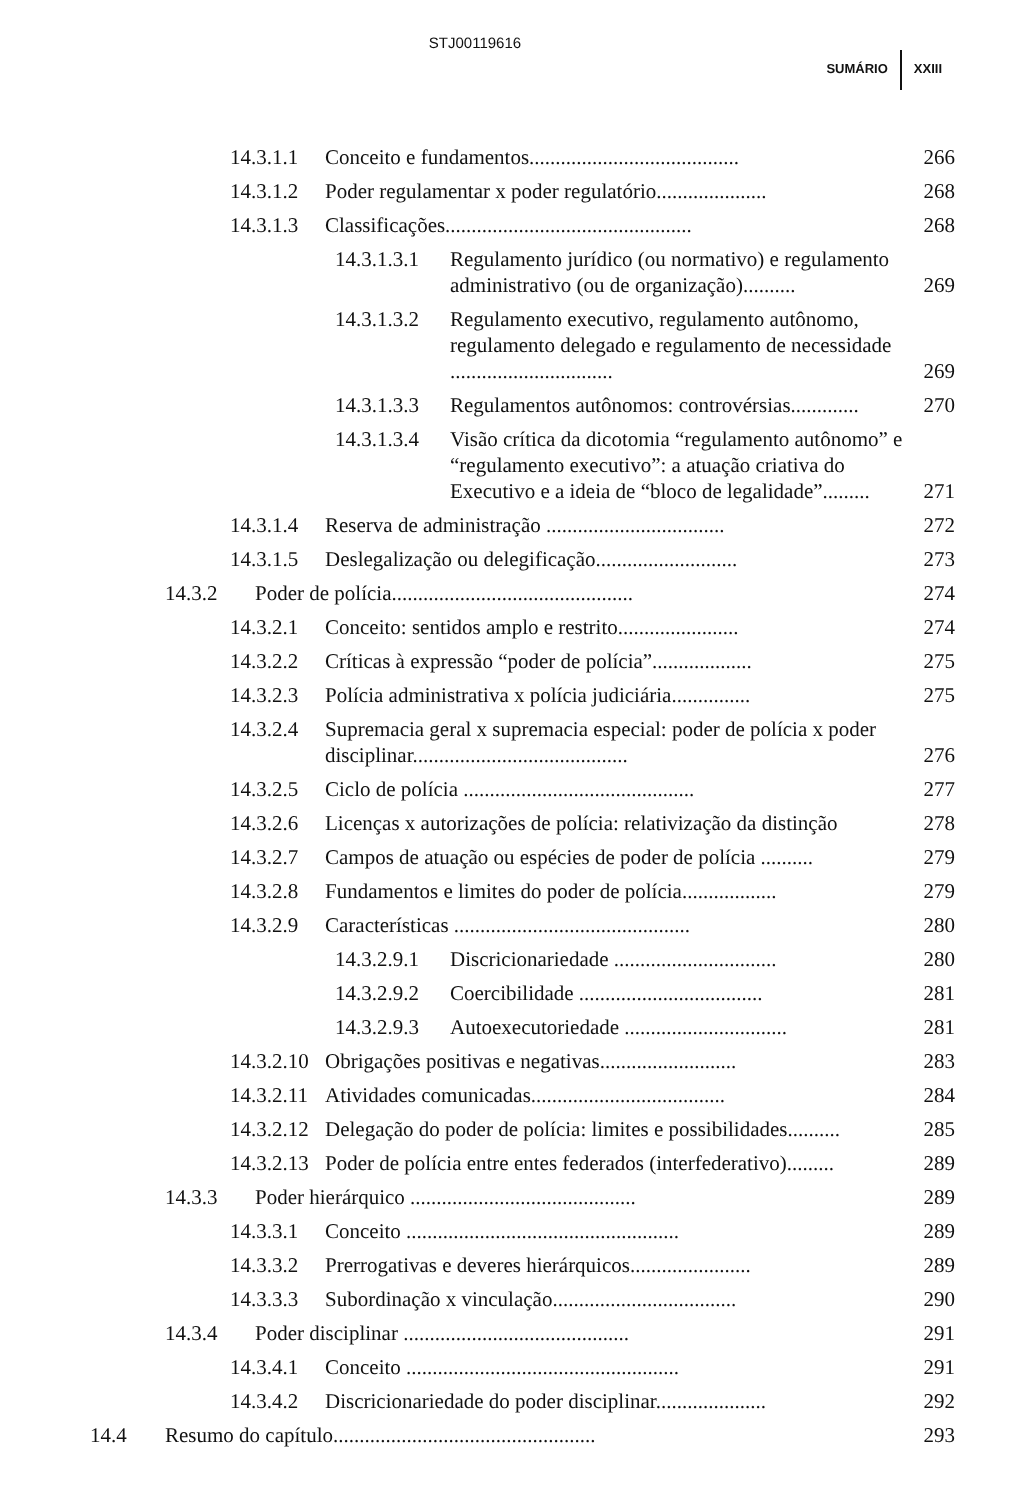STJ00119616
SUMÁRIO XXIII
14.3.1.1 Conceito e fundamentos........................................ 266
14.3.1.2 Poder regulamentar x poder regulatório..................... 268
14.3.1.3 Classificações............................................... 268
14.3.1.3.1 Regulamento jurídico (ou normativo) e regulamento administrativo (ou de organização).......... 269
14.3.1.3.2 Regulamento executivo, regulamento autônomo, regulamento delegado e regulamento de necessidade ............................... 269
14.3.1.3.3 Regulamentos autônomos: controvérsias............. 270
14.3.1.3.4 Visão crítica da dicotomia “regulamento autônomo” e “regulamento executivo”: a atuação criativa do Executivo e a ideia de “bloco de legalidade”......... 271
14.3.1.4 Reserva de administração .................................. 272
14.3.1.5 Deslegalização ou delegificação........................... 273
14.3.2 Poder de polícia.............................................. 274
14.3.2.1 Conceito: sentidos amplo e restrito....................... 274
14.3.2.2 Críticas à expressão “poder de polícia”................... 275
14.3.2.3 Polícia administrativa x polícia judiciária............... 275
14.3.2.4 Supremacia geral x supremacia especial: poder de polícia x poder disciplinar......................................... 276
14.3.2.5 Ciclo de polícia ............................................ 277
14.3.2.6 Licenças x autorizações de polícia: relativização da distinção 278
14.3.2.7 Campos de atuação ou espécies de poder de polícia .......... 279
14.3.2.8 Fundamentos e limites do poder de polícia.................. 279
14.3.2.9 Características ............................................. 280
14.3.2.9.1 Discricionariedade ............................... 280
14.3.2.9.2 Coercibilidade ................................... 281
14.3.2.9.3 Autoexecutoriedade ............................... 281
14.3.2.10 Obrigações positivas e negativas.......................... 283
14.3.2.11 Atividades comunicadas..................................... 284
14.3.2.12 Delegação do poder de polícia: limites e possibilidades.......... 285
14.3.2.13 Poder de polícia entre entes federados (interfederativo)......... 289
14.3.3 Poder hierárquico ........................................... 289
14.3.3.1 Conceito .................................................... 289
14.3.3.2 Prerrogativas e deveres hierárquicos....................... 289
14.3.3.3 Subordinação x vinculação................................... 290
14.3.4 Poder disciplinar ........................................... 291
14.3.4.1 Conceito .................................................... 291
14.3.4.2 Discricionariedade do poder disciplinar..................... 292
14.4 Resumo do capítulo.................................................. 293